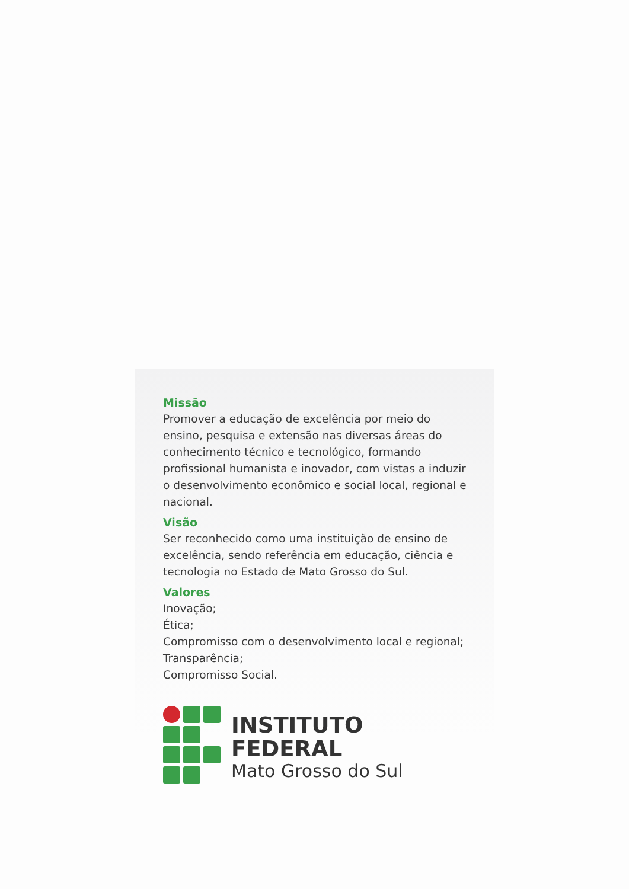Missão
Promover a educação de excelência por meio do ensino, pesquisa e extensão nas diversas áreas do conhecimento técnico e tecnológico, formando profissional humanista e inovador, com vistas a induzir o desenvolvimento econômico e social local, regional e nacional.
Visão
Ser reconhecido como uma instituição de ensino de excelência, sendo referência em educação, ciência e tecnologia no Estado de Mato Grosso do Sul.
Valores
Inovação;
Ética;
Compromisso com o desenvolvimento local e regional;
Transparência;
Compromisso Social.
INSTITUTO FEDERAL
Mato Grosso do Sul